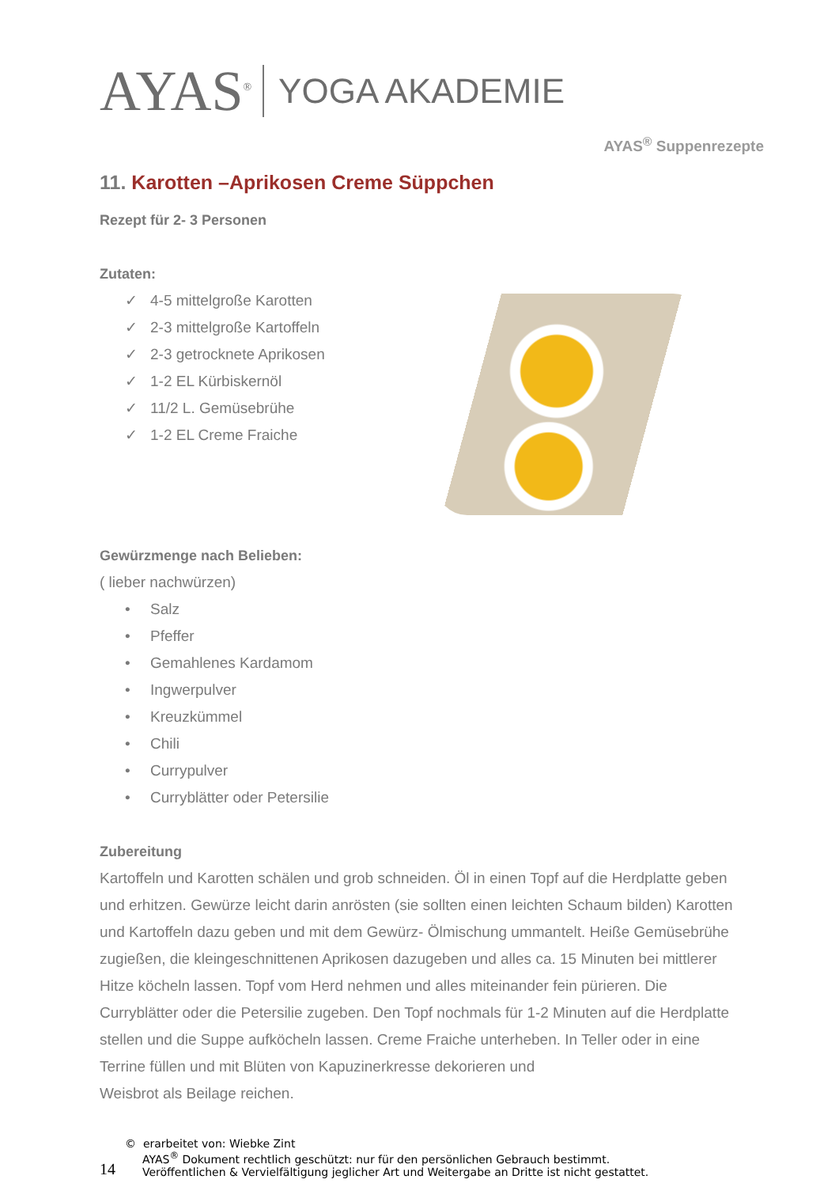AYAS<sup>®</sup>
YOGA AKADEMIE
AYAS<sup>®</sup> Suppenrezepte
11. Karotten –Aprikosen Creme Süppchen
Rezept für 2- 3 Personen
Zutaten:
✓ 4-5 mittelgroße Karotten
✓ 2-3 mittelgroße Kartoffeln
✓ 2-3 getrocknete Aprikosen
✓ 1-2 EL Kürbiskernöl
✓ 11/2 L. Gemüsebrühe
✓ 1-2 EL Creme Fraiche
Gewürzmenge nach Belieben:
( lieber nachwürzen)
• Salz
• Pfeffer
• Gemahlenes Kardamom
• Ingwerpulver
• Kreuzkümmel
• Chili
• Currypulver
• Curryblätter oder Petersilie
Zubereitung
Kartoffeln und Karotten schälen und grob schneiden. Öl in einen Topf auf die Herdplatte geben und erhitzen. Gewürze leicht darin anrösten (sie sollten einen leichten Schaum bilden) Karotten und Kartoffeln dazu geben und mit dem Gewürz- Ölmischung ummantelt. Heiße Gemüsebrühe zugießen, die kleingeschnittenen Aprikosen dazugeben und alles ca. 15 Minuten bei mittlerer Hitze köcheln lassen. Topf vom Herd nehmen und alles miteinander fein pürieren. Die Curryblätter oder die Petersilie zugeben. Den Topf nochmals für 1-2 Minuten auf die Herdplatte stellen und die Suppe aufköcheln lassen. Creme Fraiche unterheben. In Teller oder in eine Terrine füllen und mit Blüten von Kapuzinerkresse dekorieren und
Weisbrot als Beilage reichen.
14
© erarbeitet von: Wiebke Zint
AYAS<sup>®</sup> Dokument rechtlich geschützt: nur für den persönlichen Gebrauch bestimmt.
Veröffentlichen & Vervielfältigung jeglicher Art und Weitergabe an Dritte ist nicht gestattet.